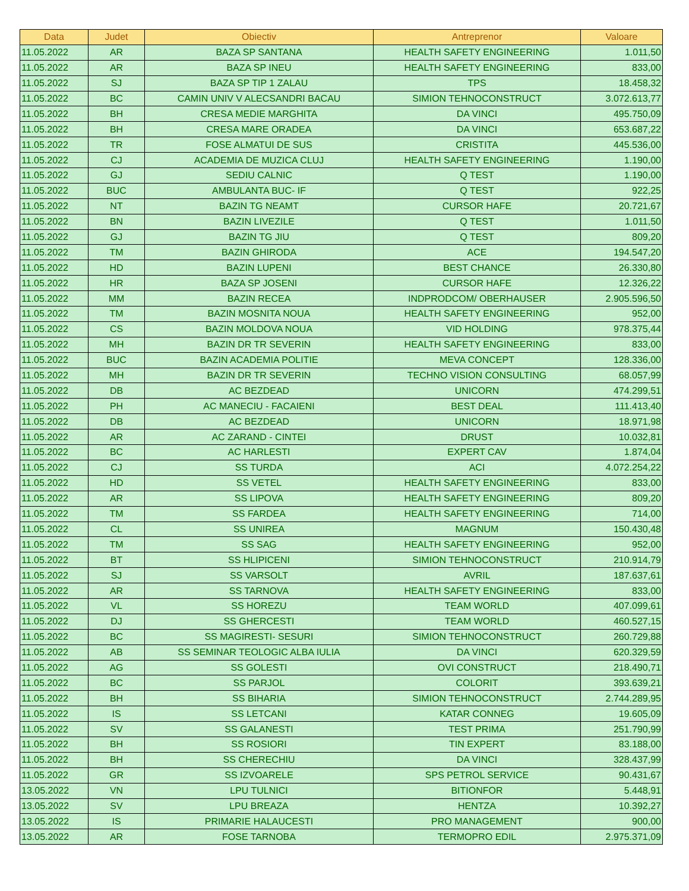| Data | Judet | Obiectiv | Antreprenor | Valoare |
| --- | --- | --- | --- | --- |
| 11.05.2022 | AR | BAZA SP SANTANA | HEALTH SAFETY ENGINEERING | 1.011,50 |
| 11.05.2022 | AR | BAZA SP INEU | HEALTH SAFETY ENGINEERING | 833,00 |
| 11.05.2022 | SJ | BAZA SP TIP 1 ZALAU | TPS | 18.458,32 |
| 11.05.2022 | BC | CAMIN UNIV V ALECSANDRI BACAU | SIMION TEHNOCONSTRUCT | 3.072.613,77 |
| 11.05.2022 | BH | CRESA MEDIE MARGHITA | DA VINCI | 495.750,09 |
| 11.05.2022 | BH | CRESA MARE ORADEA | DA VINCI | 653.687,22 |
| 11.05.2022 | TR | FOSE ALMATUI DE SUS | CRISTITA | 445.536,00 |
| 11.05.2022 | CJ | ACADEMIA DE MUZICA CLUJ | HEALTH SAFETY ENGINEERING | 1.190,00 |
| 11.05.2022 | GJ | SEDIU CALNIC | Q TEST | 1.190,00 |
| 11.05.2022 | BUC | AMBULANTA BUC- IF | Q TEST | 922,25 |
| 11.05.2022 | NT | BAZIN TG NEAMT | CURSOR HAFE | 20.721,67 |
| 11.05.2022 | BN | BAZIN LIVEZILE | Q TEST | 1.011,50 |
| 11.05.2022 | GJ | BAZIN TG JIU | Q TEST | 809,20 |
| 11.05.2022 | TM | BAZIN GHIRODA | ACE | 194.547,20 |
| 11.05.2022 | HD | BAZIN LUPENI | BEST CHANCE | 26.330,80 |
| 11.05.2022 | HR | BAZA SP JOSENI | CURSOR HAFE | 12.326,22 |
| 11.05.2022 | MM | BAZIN RECEA | INDPRODCOM/ OBERHAUSER | 2.905.596,50 |
| 11.05.2022 | TM | BAZIN MOSNITA NOUA | HEALTH SAFETY ENGINEERING | 952,00 |
| 11.05.2022 | CS | BAZIN MOLDOVA NOUA | VID HOLDING | 978.375,44 |
| 11.05.2022 | MH | BAZIN DR TR SEVERIN | HEALTH SAFETY ENGINEERING | 833,00 |
| 11.05.2022 | BUC | BAZIN ACADEMIA POLITIE | MEVA CONCEPT | 128.336,00 |
| 11.05.2022 | MH | BAZIN DR TR SEVERIN | TECHNO VISION CONSULTING | 68.057,99 |
| 11.05.2022 | DB | AC BEZDEAD | UNICORN | 474.299,51 |
| 11.05.2022 | PH | AC MANECIU - FACAIENI | BEST DEAL | 111.413,40 |
| 11.05.2022 | DB | AC BEZDEAD | UNICORN | 18.971,98 |
| 11.05.2022 | AR | AC ZARAND - CINTEI | DRUST | 10.032,81 |
| 11.05.2022 | BC | AC HARLESTI | EXPERT CAV | 1.874,04 |
| 11.05.2022 | CJ | SS TURDA | ACI | 4.072.254,22 |
| 11.05.2022 | HD | SS VETEL | HEALTH SAFETY ENGINEERING | 833,00 |
| 11.05.2022 | AR | SS LIPOVA | HEALTH SAFETY ENGINEERING | 809,20 |
| 11.05.2022 | TM | SS FARDEA | HEALTH SAFETY ENGINEERING | 714,00 |
| 11.05.2022 | CL | SS UNIREA | MAGNUM | 150.430,48 |
| 11.05.2022 | TM | SS SAG | HEALTH SAFETY ENGINEERING | 952,00 |
| 11.05.2022 | BT | SS HLIPICENI | SIMION TEHNOCONSTRUCT | 210.914,79 |
| 11.05.2022 | SJ | SS VARSOLT | AVRIL | 187.637,61 |
| 11.05.2022 | AR | SS TARNOVA | HEALTH SAFETY ENGINEERING | 833,00 |
| 11.05.2022 | VL | SS HOREZU | TEAM WORLD | 407.099,61 |
| 11.05.2022 | DJ | SS GHERCESTI | TEAM WORLD | 460.527,15 |
| 11.05.2022 | BC | SS MAGIRESTI- SESURI | SIMION TEHNOCONSTRUCT | 260.729,88 |
| 11.05.2022 | AB | SS SEMINAR TEOLOGIC ALBA IULIA | DA VINCI | 620.329,59 |
| 11.05.2022 | AG | SS GOLESTI | OVI CONSTRUCT | 218.490,71 |
| 11.05.2022 | BC | SS PARJOL | COLORIT | 393.639,21 |
| 11.05.2022 | BH | SS BIHARIA | SIMION TEHNOCONSTRUCT | 2.744.289,95 |
| 11.05.2022 | IS | SS LETCANI | KATAR CONNEG | 19.605,09 |
| 11.05.2022 | SV | SS GALANESTI | TEST PRIMA | 251.790,99 |
| 11.05.2022 | BH | SS ROSIORI | TIN EXPERT | 83.188,00 |
| 11.05.2022 | BH | SS CHERECHIU | DA VINCI | 328.437,99 |
| 11.05.2022 | GR | SS IZVOARELE | SPS PETROL SERVICE | 90.431,67 |
| 13.05.2022 | VN | LPU TULNICI | BITIONFOR | 5.448,91 |
| 13.05.2022 | SV | LPU BREAZA | HENTZA | 10.392,27 |
| 13.05.2022 | IS | PRIMARIE HALAUCESTI | PRO MANAGEMENT | 900,00 |
| 13.05.2022 | AR | FOSE TARNOBA | TERMOPRO EDIL | 2.975.371,09 |